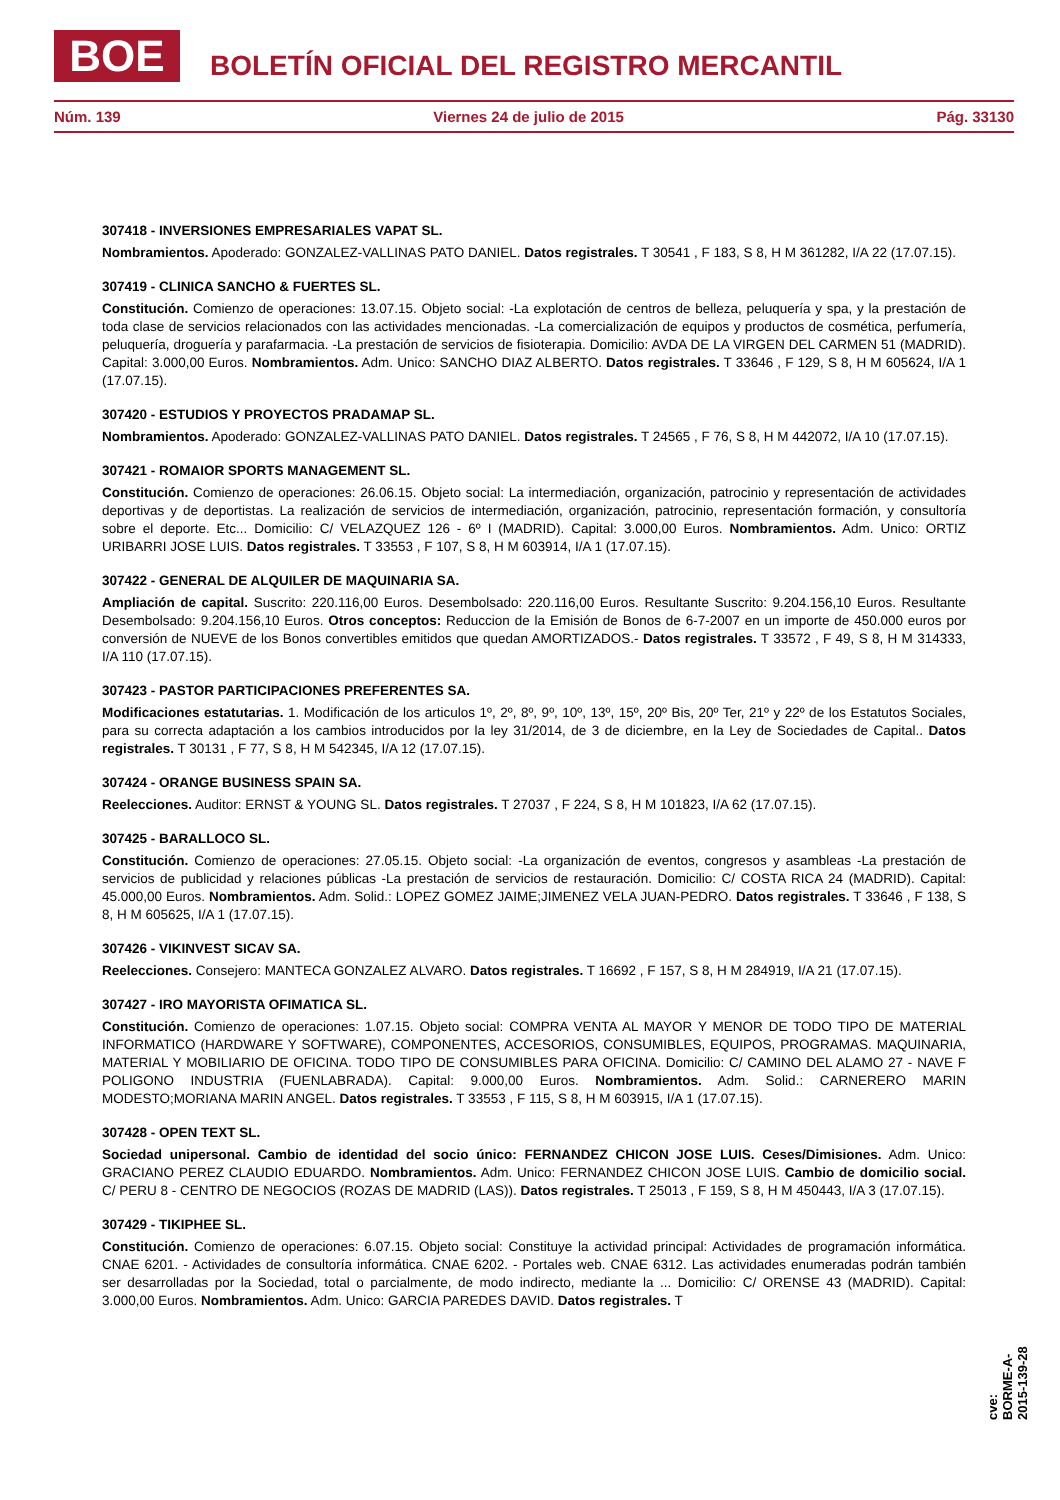BOE
BOLETÍN OFICIAL DEL REGISTRO MERCANTIL
Núm. 139 Viernes 24 de julio de 2015 Pág. 33130
307418 - INVERSIONES EMPRESARIALES VAPAT SL.
Nombramientos. Apoderado: GONZALEZ-VALLINAS PATO DANIEL. Datos registrales. T 30541 , F 183, S 8, H M 361282, I/A 22 (17.07.15).
307419 - CLINICA SANCHO & FUERTES SL.
Constitución. Comienzo de operaciones: 13.07.15. Objeto social: -La explotación de centros de belleza, peluquería y spa, y la prestación de toda clase de servicios relacionados con las actividades mencionadas. -La comercialización de equipos y productos de cosmética, perfumería, peluquería, droguería y parafarmacia. -La prestación de servicios de fisioterapia. Domicilio: AVDA DE LA VIRGEN DEL CARMEN 51 (MADRID). Capital: 3.000,00 Euros. Nombramientos. Adm. Unico: SANCHO DIAZ ALBERTO. Datos registrales. T 33646 , F 129, S 8, H M 605624, I/A 1 (17.07.15).
307420 - ESTUDIOS Y PROYECTOS PRADAMAP SL.
Nombramientos. Apoderado: GONZALEZ-VALLINAS PATO DANIEL. Datos registrales. T 24565 , F 76, S 8, H M 442072, I/A 10 (17.07.15).
307421 - ROMAIOR SPORTS MANAGEMENT SL.
Constitución. Comienzo de operaciones: 26.06.15. Objeto social: La intermediación, organización, patrocinio y representación de actividades deportivas y de deportistas. La realización de servicios de intermediación, organización, patrocinio, representación formación, y consultoría sobre el deporte. Etc... Domicilio: C/ VELAZQUEZ 126 - 6º I (MADRID). Capital: 3.000,00 Euros. Nombramientos. Adm. Unico: ORTIZ URIBARRI JOSE LUIS. Datos registrales. T 33553 , F 107, S 8, H M 603914, I/A 1 (17.07.15).
307422 - GENERAL DE ALQUILER DE MAQUINARIA SA.
Ampliación de capital. Suscrito: 220.116,00 Euros. Desembolsado: 220.116,00 Euros. Resultante Suscrito: 9.204.156,10 Euros. Resultante Desembolsado: 9.204.156,10 Euros. Otros conceptos: Reduccion de la Emisión de Bonos de 6-7-2007 en un importe de 450.000 euros por conversión de NUEVE de los Bonos convertibles emitidos que quedan AMORTIZADOS.- Datos registrales. T 33572 , F 49, S 8, H M 314333, I/A 110 (17.07.15).
307423 - PASTOR PARTICIPACIONES PREFERENTES SA.
Modificaciones estatutarias. 1. Modificación de los articulos 1º, 2º, 8º, 9º, 10º, 13º, 15º, 20º Bis, 20º Ter, 21º y 22º de los Estatutos Sociales, para su correcta adaptación a los cambios introducidos por la ley 31/2014, de 3 de diciembre, en la Ley de Sociedades de Capital.. Datos registrales. T 30131 , F 77, S 8, H M 542345, I/A 12 (17.07.15).
307424 - ORANGE BUSINESS SPAIN SA.
Reelecciones. Auditor: ERNST & YOUNG SL. Datos registrales. T 27037 , F 224, S 8, H M 101823, I/A 62 (17.07.15).
307425 - BARALLOCO SL.
Constitución. Comienzo de operaciones: 27.05.15. Objeto social: -La organización de eventos, congresos y asambleas -La prestación de servicios de publicidad y relaciones públicas -La prestación de servicios de restauración. Domicilio: C/ COSTA RICA 24 (MADRID). Capital: 45.000,00 Euros. Nombramientos. Adm. Solid.: LOPEZ GOMEZ JAIME;JIMENEZ VELA JUAN-PEDRO. Datos registrales. T 33646 , F 138, S 8, H M 605625, I/A 1 (17.07.15).
307426 - VIKINVEST SICAV SA.
Reelecciones. Consejero: MANTECA GONZALEZ ALVARO. Datos registrales. T 16692 , F 157, S 8, H M 284919, I/A 21 (17.07.15).
307427 - IRO MAYORISTA OFIMATICA SL.
Constitución. Comienzo de operaciones: 1.07.15. Objeto social: COMPRA VENTA AL MAYOR Y MENOR DE TODO TIPO DE MATERIAL INFORMATICO (HARDWARE Y SOFTWARE), COMPONENTES, ACCESORIOS, CONSUMIBLES, EQUIPOS, PROGRAMAS. MAQUINARIA, MATERIAL Y MOBILIARIO DE OFICINA. TODO TIPO DE CONSUMIBLES PARA OFICINA. Domicilio: C/ CAMINO DEL ALAMO 27 - NAVE F POLIGONO INDUSTRIA (FUENLABRADA). Capital: 9.000,00 Euros. Nombramientos. Adm. Solid.: CARNERERO MARIN MODESTO;MORIANA MARIN ANGEL. Datos registrales. T 33553 , F 115, S 8, H M 603915, I/A 1 (17.07.15).
307428 - OPEN TEXT SL.
Sociedad unipersonal. Cambio de identidad del socio único: FERNANDEZ CHICON JOSE LUIS. Ceses/Dimisiones. Adm. Unico: GRACIANO PEREZ CLAUDIO EDUARDO. Nombramientos. Adm. Unico: FERNANDEZ CHICON JOSE LUIS. Cambio de domicilio social. C/ PERU 8 - CENTRO DE NEGOCIOS (ROZAS DE MADRID (LAS)). Datos registrales. T 25013 , F 159, S 8, H M 450443, I/A 3 (17.07.15).
307429 - TIKIPHEE SL.
Constitución. Comienzo de operaciones: 6.07.15. Objeto social: Constituye la actividad principal: Actividades de programación informática. CNAE 6201. - Actividades de consultoría informática. CNAE 6202. - Portales web. CNAE 6312. Las actividades enumeradas podrán también ser desarrolladas por la Sociedad, total o parcialmente, de modo indirecto, mediante la ... Domicilio: C/ ORENSE 43 (MADRID). Capital: 3.000,00 Euros. Nombramientos. Adm. Unico: GARCIA PAREDES DAVID. Datos registrales. T
cve: BORME-A-2015-139-28